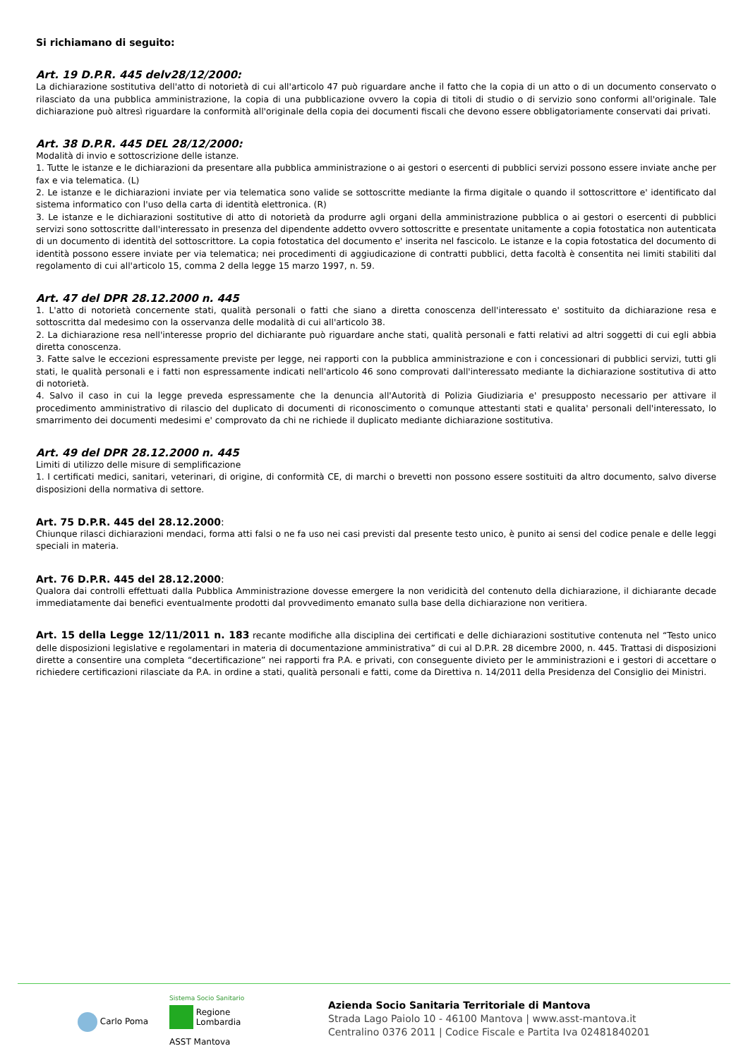Si richiamano di seguito:
Art. 19 D.P.R. 445 delv28/12/2000:
La dichiarazione sostitutiva dell'atto di notorietà di cui all'articolo 47 può riguardare anche il fatto che la copia di un atto o di un documento conservato o rilasciato da una pubblica amministrazione, la copia di una pubblicazione ovvero la copia di titoli di studio o di servizio sono conformi all'originale. Tale dichiarazione può altresì riguardare la conformità all'originale della copia dei documenti fiscali che devono essere obbligatoriamente conservati dai privati.
Art. 38 D.P.R. 445 DEL 28/12/2000:
Modalità di invio e sottoscrizione delle istanze.
1. Tutte le istanze e le dichiarazioni da presentare alla pubblica amministrazione o ai gestori o esercenti di pubblici servizi possono essere inviate anche per fax e via telematica. (L)
2. Le istanze e le dichiarazioni inviate per via telematica sono valide se sottoscritte mediante la firma digitale o quando il sottoscrittore e' identificato dal sistema informatico con l'uso della carta di identità elettronica. (R)
3. Le istanze e le dichiarazioni sostitutive di atto di notorietà da produrre agli organi della amministrazione pubblica o ai gestori o esercenti di pubblici servizi sono sottoscritte dall'interessato in presenza del dipendente addetto ovvero sottoscritte e presentate unitamente a copia fotostatica non autenticata di un documento di identità del sottoscrittore. La copia fotostatica del documento e' inserita nel fascicolo. Le istanze e la copia fotostatica del documento di identità possono essere inviate per via telematica; nei procedimenti di aggiudicazione di contratti pubblici, detta facoltà è consentita nei limiti stabiliti dal regolamento di cui all'articolo 15, comma 2 della legge 15 marzo 1997, n. 59.
Art. 47 del DPR 28.12.2000 n. 445
1. L'atto di notorietà concernente stati, qualità personali o fatti che siano a diretta conoscenza dell'interessato e' sostituito da dichiarazione resa e sottoscritta dal medesimo con la osservanza delle modalità di cui all'articolo 38.
2. La dichiarazione resa nell'interesse proprio del dichiarante può riguardare anche stati, qualità personali e fatti relativi ad altri soggetti di cui egli abbia diretta conoscenza.
3. Fatte salve le eccezioni espressamente previste per legge, nei rapporti con la pubblica amministrazione e con i concessionari di pubblici servizi, tutti gli stati, le qualità personali e i fatti non espressamente indicati nell'articolo 46 sono comprovati dall'interessato mediante la dichiarazione sostitutiva di atto di notorietà.
4. Salvo il caso in cui la legge preveda espressamente che la denuncia all'Autorità di Polizia Giudiziaria e' presupposto necessario per attivare il procedimento amministrativo di rilascio del duplicato di documenti di riconoscimento o comunque attestanti stati e qualita' personali dell'interessato, lo smarrimento dei documenti medesimi e' comprovato da chi ne richiede il duplicato mediante dichiarazione sostitutiva.
Art. 49 del DPR 28.12.2000 n. 445
Limiti di utilizzo delle misure di semplificazione
1. I certificati medici, sanitari, veterinari, di origine, di conformità CE, di marchi o brevetti non possono essere sostituiti da altro documento, salvo diverse disposizioni della normativa di settore.
Art. 75 D.P.R. 445 del 28.12.2000:
Chiunque rilasci dichiarazioni mendaci, forma atti falsi o ne fa uso nei casi previsti dal presente testo unico, è punito ai sensi del codice penale e delle leggi speciali in materia.
Art. 76 D.P.R. 445 del 28.12.2000:
Qualora dai controlli effettuati dalla Pubblica Amministrazione dovesse emergere la non veridicità del contenuto della dichiarazione, il dichiarante decade immediatamente dai benefici eventualmente prodotti dal provvedimento emanato sulla base della dichiarazione non veritiera.
Art. 15 della Legge 12/11/2011 n. 183 recante modifiche alla disciplina dei certificati e delle dichiarazioni sostitutive contenuta nel “Testo unico delle disposizioni legislative e regolamentari in materia di documentazione amministrativa” di cui al D.P.R. 28 dicembre 2000, n. 445. Trattasi di disposizioni dirette a consentire una completa “decertificazione” nei rapporti fra P.A. e privati, con conseguente divieto per le amministrazioni e i gestori di accettare o richiedere certificazioni rilasciate da P.A. in ordine a stati, qualità personali e fatti, come da Direttiva n. 14/2011 della Presidenza del Consiglio dei Ministri.
Carlo Poma
Sistema Socio Sanitario
Regione
Lombardia
ASST Mantova
Azienda Socio Sanitaria Territoriale di Mantova
Strada Lago Paiolo 10 - 46100 Mantova | www.asst-mantova.it
Centralino 0376 2011 | Codice Fiscale e Partita Iva 02481840201